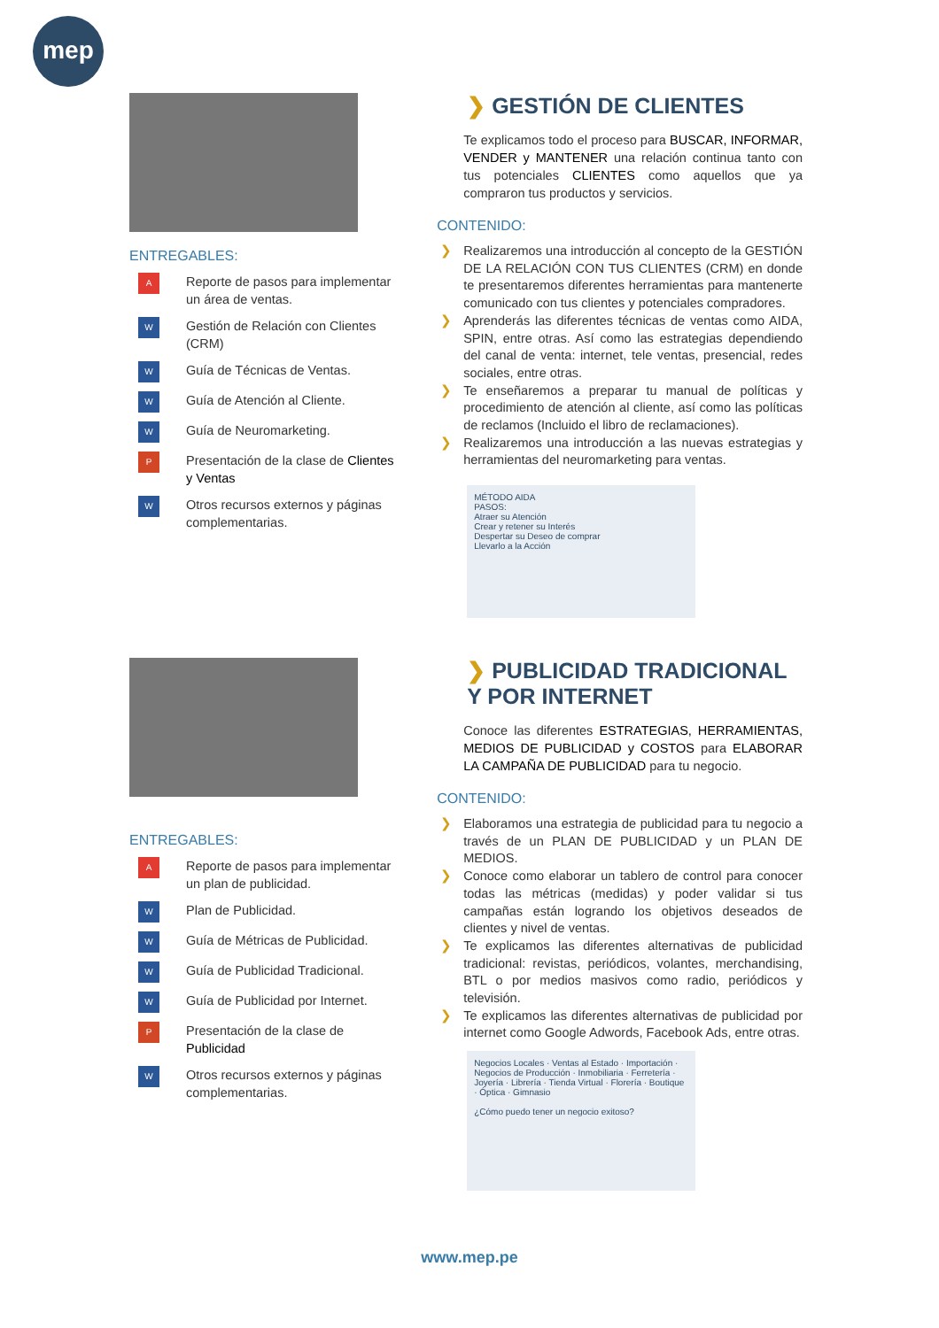mep
ENTREGABLES:
A
Reporte de pasos para implementar un área de ventas.
W
Gestión de Relación con Clientes (CRM)
W
Guía de Técnicas de Ventas.
W
Guía de Atención al Cliente.
W
Guía de Neuromarketing.
P
Presentación de la clase de Clientes y Ventas
W
Otros recursos externos y páginas complementarias.
❯ GESTIÓN DE CLIENTES
Te explicamos todo el proceso para BUSCAR, INFORMAR, VENDER y MANTENER una relación continua tanto con tus potenciales CLIENTES como aquellos que ya compraron tus productos y servicios.
CONTENIDO:
❯ Realizaremos una introducción al concepto de la GESTIÓN DE LA RELACIÓN CON TUS CLIENTES (CRM) en donde te presentaremos diferentes herramientas para mantenerte comunicado con tus clientes y potenciales compradores.
❯ Aprenderás las diferentes técnicas de ventas como AIDA, SPIN, entre otras. Así como las estrategias dependiendo del canal de venta: internet, tele ventas, presencial, redes sociales, entre otras.
❯ Te enseñaremos a preparar tu manual de políticas y procedimiento de atención al cliente, así como las políticas de reclamos (Incluido el libro de reclamaciones).
❯ Realizaremos una introducción a las nuevas estrategias y herramientas del neuromarketing para ventas.
MÉTODO AIDA
PASOS:
Atraer su Atención
Crear y retener su Interés
Despertar su Deseo de comprar
Llevarlo a la Acción
ENTREGABLES:
A
Reporte de pasos para implementar un plan de publicidad.
W
Plan de Publicidad.
W
Guía de Métricas de Publicidad.
W
Guía de Publicidad Tradicional.
W
Guía de Publicidad por Internet.
P
Presentación de la clase de Publicidad
W
Otros recursos externos y páginas complementarias.
❯ PUBLICIDAD TRADICIONAL Y POR INTERNET
Conoce las diferentes ESTRATEGIAS, HERRAMIENTAS, MEDIOS DE PUBLICIDAD y COSTOS para ELABORAR LA CAMPAÑA DE PUBLICIDAD para tu negocio.
CONTENIDO:
❯ Elaboramos una estrategia de publicidad para tu negocio a través de un PLAN DE PUBLICIDAD y un PLAN DE MEDIOS.
❯ Conoce como elaborar un tablero de control para conocer todas las métricas (medidas) y poder validar si tus campañas están logrando los objetivos deseados de clientes y nivel de ventas.
❯ Te explicamos las diferentes alternativas de publicidad tradicional: revistas, periódicos, volantes, merchandising, BTL o por medios masivos como radio, periódicos y televisión.
❯ Te explicamos las diferentes alternativas de publicidad por internet como Google Adwords, Facebook Ads, entre otras.
Negocios Locales · Ventas al Estado · Importación · Negocios de Producción · Inmobiliaria · Ferretería · Joyería · Librería · Tienda Virtual · Florería · Boutique · Óptica · Gimnasio
¿Cómo puedo tener un negocio exitoso?
www.mep.pe